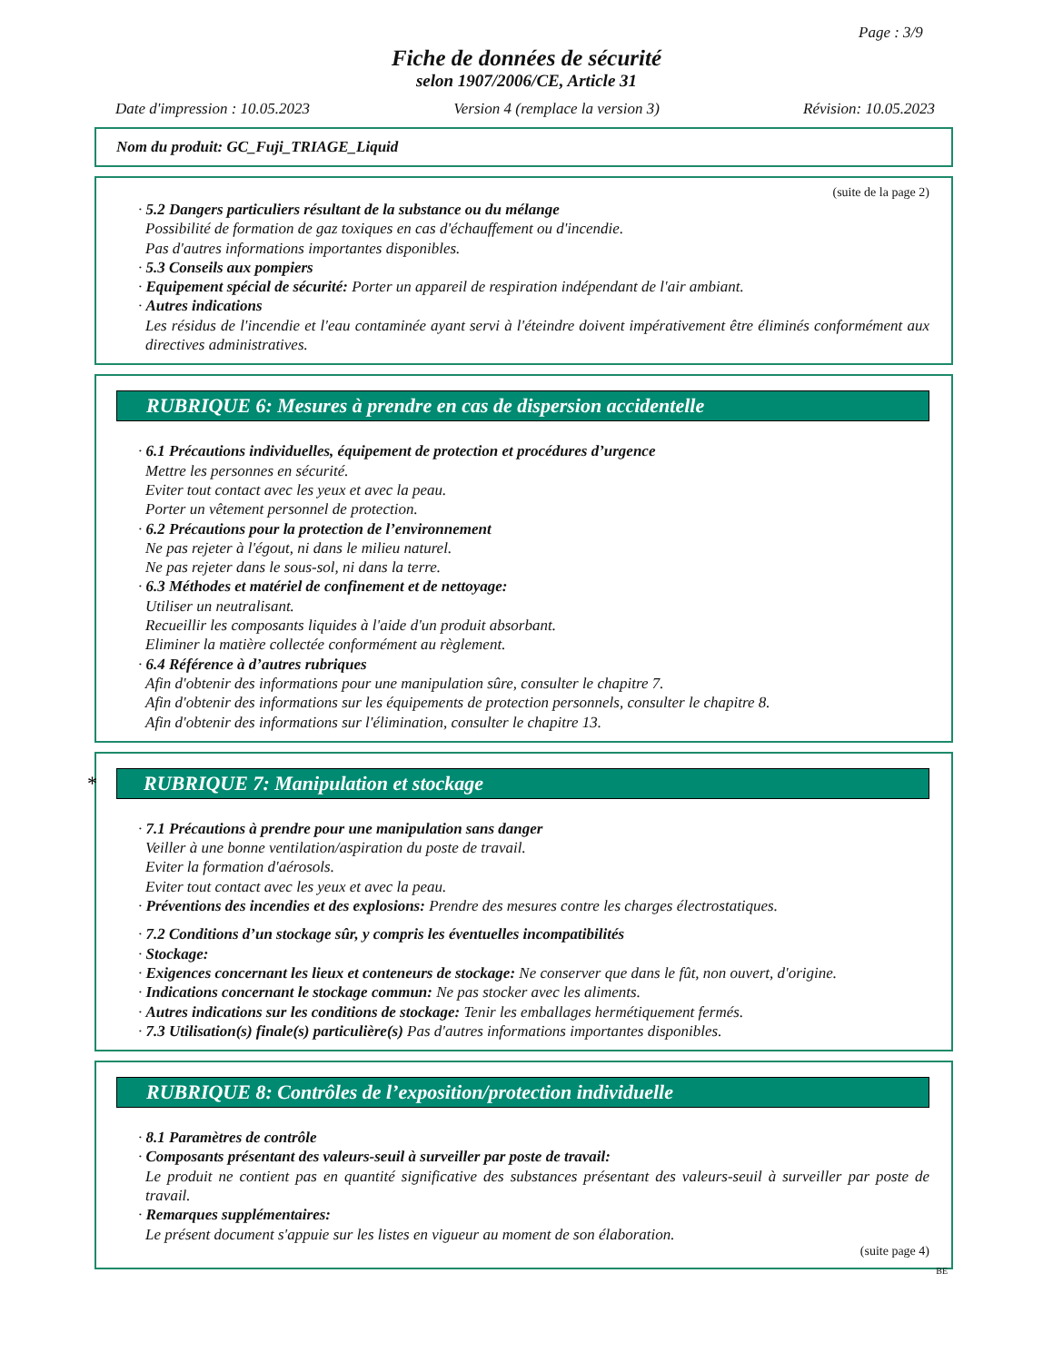Page : 3/9
Fiche de données de sécurité
selon 1907/2006/CE, Article 31
Date d'impression : 10.05.2023 Version 4 (remplace la version 3) Révision: 10.05.2023
Nom du produit: GC_Fuji_TRIAGE_Liquid
(suite de la page 2)
· 5.2 Dangers particuliers résultant de la substance ou du mélange
Possibilité de formation de gaz toxiques en cas d'échauffement ou d'incendie.
Pas d'autres informations importantes disponibles.
· 5.3 Conseils aux pompiers
· Equipement spécial de sécurité: Porter un appareil de respiration indépendant de l'air ambiant.
· Autres indications
Les résidus de l'incendie et l'eau contaminée ayant servi à l'éteindre doivent impérativement être éliminés conformément aux directives administratives.
RUBRIQUE 6: Mesures à prendre en cas de dispersion accidentelle
· 6.1 Précautions individuelles, équipement de protection et procédures d’urgence
Mettre les personnes en sécurité.
Eviter tout contact avec les yeux et avec la peau.
Porter un vêtement personnel de protection.
· 6.2 Précautions pour la protection de l’environnement
Ne pas rejeter à l'égout, ni dans le milieu naturel.
Ne pas rejeter dans le sous-sol, ni dans la terre.
· 6.3 Méthodes et matériel de confinement et de nettoyage:
Utiliser un neutralisant.
Recueillir les composants liquides à l'aide d'un produit absorbant.
Eliminer la matière collectée conformément au règlement.
· 6.4 Référence à d’autres rubriques
Afin d'obtenir des informations pour une manipulation sûre, consulter le chapitre 7.
Afin d'obtenir des informations sur les équipements de protection personnels, consulter le chapitre 8.
Afin d'obtenir des informations sur l'élimination, consulter le chapitre 13.
* RUBRIQUE 7: Manipulation et stockage
· 7.1 Précautions à prendre pour une manipulation sans danger
Veiller à une bonne ventilation/aspiration du poste de travail.
Eviter la formation d'aérosols.
Eviter tout contact avec les yeux et avec la peau.
· Préventions des incendies et des explosions: Prendre des mesures contre les charges électrostatiques.
· 7.2 Conditions d’un stockage sûr, y compris les éventuelles incompatibilités
· Stockage:
· Exigences concernant les lieux et conteneurs de stockage: Ne conserver que dans le fût, non ouvert, d'origine.
· Indications concernant le stockage commun: Ne pas stocker avec les aliments.
· Autres indications sur les conditions de stockage: Tenir les emballages hermétiquement fermés.
· 7.3 Utilisation(s) finale(s) particulière(s) Pas d'autres informations importantes disponibles.
RUBRIQUE 8: Contrôles de l’exposition/protection individuelle
· 8.1 Paramètres de contrôle
· Composants présentant des valeurs-seuil à surveiller par poste de travail:
Le produit ne contient pas en quantité significative des substances présentant des valeurs-seuil à surveiller par poste de travail.
· Remarques supplémentaires:
Le présent document s'appuie sur les listes en vigueur au moment de son élaboration.
(suite page 4)
BE